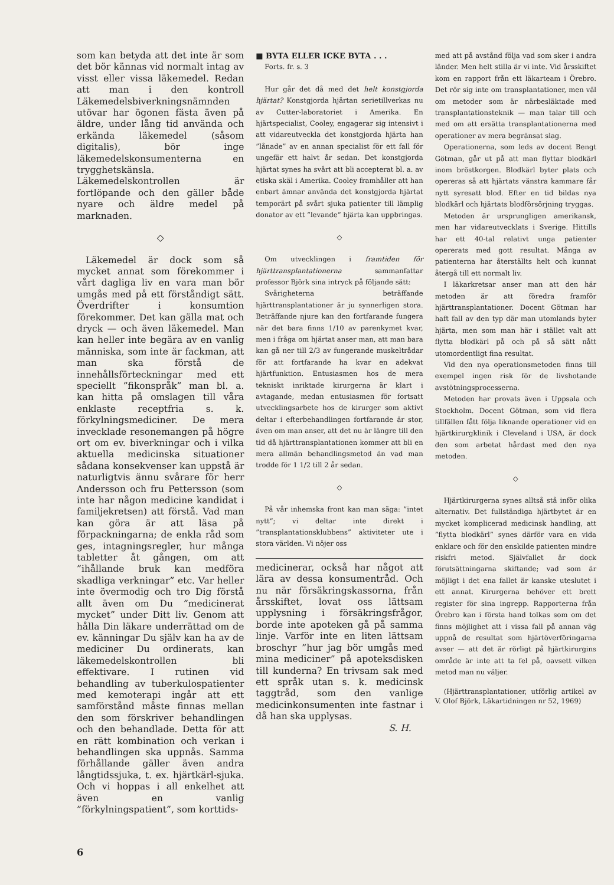som kan betyda att det inte är som det bör kännas vid normalt intag av visst eller vissa läkemedel. Redan att man i den kontroll Läkemedelsbiverkningsnämnden utövar har ögonen fästa även på äldre, under lång tid använda och erkända läkemedel (såsom digitalis), bör inge läkemedelskonsumenterna en trygghetskänsla. Läkemedelskontrollen är fortlöpande och den gäller både nyare och äldre medel på marknaden.
◇
Läkemedel är dock som så mycket annat som förekommer i vårt dagliga liv en vara man bör umgås med på ett förståndigt sätt. Överdrifter i konsumtion förekommer. Det kan gälla mat och dryck — och även läkemedel. Man kan heller inte begära av en vanlig människa, som inte är fackman, att man ska förstå de innehållsförteckningar med ett speciellt ”fikonspråk” man bl. a. kan hitta på omslagen till våra enklaste receptfria s. k. förkylningsmediciner. De mera invecklade resonemangen på högre ort om ev. biverkningar och i vilka aktuella medicinska situationer sådana konsekvenser kan uppstå är naturligtvis ännu svårare för herr Andersson och fru Pettersson (som inte har någon medicine kandidat i familjekretsen) att förstå. Vad man kan göra är att läsa på förpackningarna; de enkla råd som ges, intagningsregler, hur många tabletter åt gången, om att ”ihållande bruk kan medföra skadliga verkningar” etc. Var heller inte övermodig och tro Dig förstå allt även om Du ”medicinerat mycket” under Ditt liv. Genom att hålla Din läkare underrättad om de ev. känningar Du själv kan ha av de mediciner Du ordinerats, kan läkemedelskontrollen bli effektivare. I rutinen vid behandling av tuberkulospatienter med kemoterapi ingår att ett samförstånd måste finnas mellan den som förskriver behandlingen och den behandlade. Detta för att en rätt kombination och verkan i behandlingen ska uppnås. Samma förhållande gäller även andra långtidssjuka, t. ex. hjärtkärl-sjuka. Och vi hoppas i all enkelhet att även en vanlig ”förkylningspatient”, som korttids-
■ BYTA ELLER ICKE BYTA . . .
Forts. fr. s. 3
Hur går det då med det helt konstgjorda hjärtat? Konstgjorda hjärtan serietillverkas nu av Cutter-laboratoriet i Amerika. En hjärtspecialist, Cooley, engagerar sig intensivt i att vidareutveckla det konstgjorda hjärta han ”lånade” av en annan specialist för ett fall för ungefär ett halvt år sedan. Det konstgjorda hjärtat synes ha svårt att bli accepterat bl. a. av etiska skäl i Amerika. Cooley framhåller att han enbart ämnar använda det konstgjorda hjärtat temporärt på svårt sjuka patienter till lämplig donator av ett ”levande” hjärta kan uppbringas.
◇
Om utvecklingen i framtiden för hjärttransplantationerna sammanfattar professor Björk sina intryck på följande sätt:
Svårigheterna beträffande hjärttransplantationer är ju synnerligen stora. Beträffande njure kan den fortfarande fungera när det bara finns 1/10 av parenkymet kvar, men i fråga om hjärtat anser man, att man bara kan gå ner till 2/3 av fungerande muskeltrådar för att fortfarande ha kvar en adekvat hjärtfunktion. Entusiasmen hos de mera tekniskt inriktade kirurgerna är klart i avtagande, medan entusiasmen för fortsatt utvecklingsarbete hos de kirurger som aktivt deltar i efterbehandlingen fortfarande är stor, även om man anser, att det nu är längre till den tid då hjärttransplantationen kommer att bli en mera allmän behandlingsmetod än vad man trodde för 1 1/2 till 2 år sedan.
◇
På vår inhemska front kan man säga: ”intet nytt”; vi deltar inte direkt i ”transplantationsklubbens” aktiviteter ute i stora världen. Vi nöjer oss
medicinerar, också har något att lära av dessa konsumentråd. Och nu när försäkringskassorna, från årsskiftet, lovat oss lättsam upplysning i försäkringsfrågor, borde inte apoteken gå på samma linje. Varför inte en liten lättsam broschyr ”hur jag bör umgås med mina mediciner” på apoteksdisken till kunderna? En trivsam sak med ett språk utan s. k. medicinsk taggtråd, som den vanlige medicinkonsumenten inte fastnar i då han ska upplysas.
S. H.
med att på avstånd följa vad som sker i andra länder. Men helt stilla är vi inte. Vid årsskiftet kom en rapport från ett läkarteam i Örebro. Det rör sig inte om transplantationer, men väl om metoder som är närbesläktade med transplantationsteknik — man talar till och med om att ersätta transplantationerna med operationer av mera begränsat slag.
Operationerna, som leds av docent Bengt Götman, går ut på att man flyttar blodkärl inom bröstkorgen. Blodkärl byter plats och opereras så att hjärtats vänstra kammare får nytt syresatt blod. Efter en tid bildas nya blodkärl och hjärtats blodförsörjning tryggas.
Metoden är ursprungligen amerikansk, men har vidareutvecklats i Sverige. Hittills har ett 40-tal relativt unga patienter opererats med gott resultat. Många av patienterna har återställts helt och kunnat återgå till ett normalt liv.
I läkarkretsar anser man att den här metoden är att föredra framför hjärttransplantationer. Docent Götman har haft fall av den typ där man utomlands byter hjärta, men som man här i stället valt att flytta blodkärl på och på så sätt nått utomordentligt fina resultat.
Vid den nya operationsmetoden finns till exempel ingen risk för de livshotande avstötningsprocesserna.
Metoden har provats även i Uppsala och Stockholm. Docent Götman, som vid flera tillfällen fått följa liknande operationer vid en hjärtkirurgklinik i Cleveland i USA, är dock den som arbetat hårdast med den nya metoden.
◇
Hjärtkirurgerna synes alltså stå inför olika alternativ. Det fullständiga hjärtbytet är en mycket komplicerad medicinsk handling, att ”flytta blodkärl” synes därför vara en vida enklare och för den enskilde patienten mindre riskfri metod. Självfallet är dock förutsättningarna skiftande; vad som är möjligt i det ena fallet är kanske uteslutet i ett annat. Kirurgerna behöver ett brett register för sina ingrepp. Rapporterna från Örebro kan i första hand tolkas som om det finns möjlighet att i vissa fall på annan väg uppnå de resultat som hjärtöverföringarna avser — att det är rörligt på hjärtkirurgins område är inte att ta fel på, oavsett vilken metod man nu väljer.
(Hjärttransplantationer, utförlig artikel av V. Olof Björk, Läkartidningen nr 52, 1969)
6